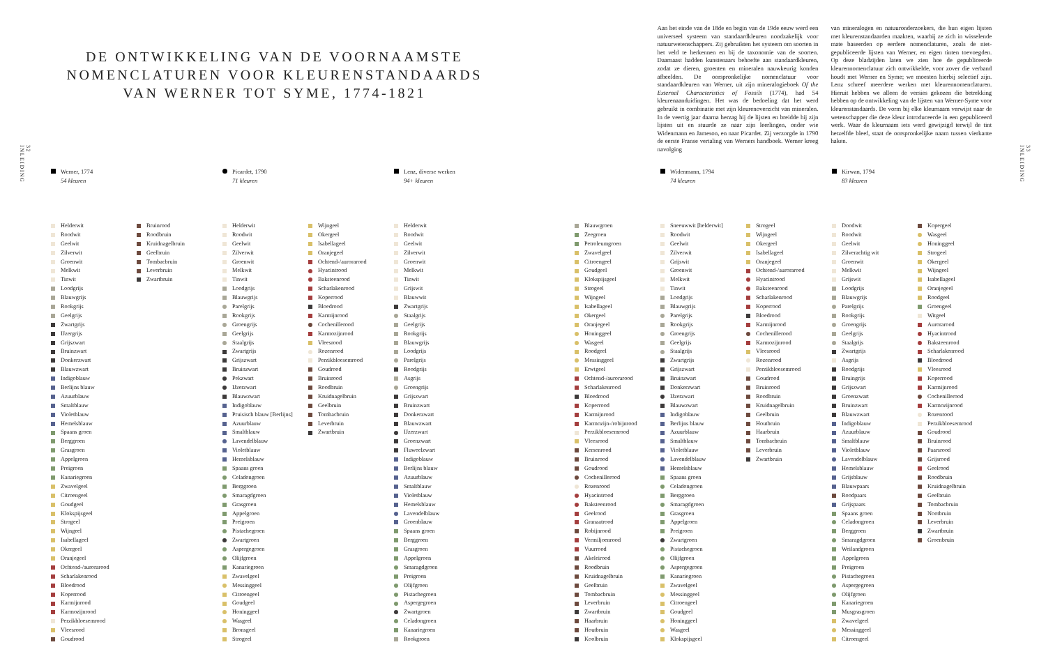32 INLEIDING
DE ONTWIKKELING VAN DE VOORNAAMSTE
NOMENCLATUREN VOOR KLEURENSTANDAARDS
VAN WERNER TOT SYME, 1774-1821
Aan het einde van de 18de en begin van de 19de eeuw werd een universeel systeem van standaardkleuren noodzakelijk voor natuurwetenschappers. Zij gebruikten het systeem om soorten in het veld te herkennen en bij de taxonomie van de soorten. Daarnaast hadden kunstenaars behoefte aan standaardkleuren, zodat ze dieren, groenten en mineralen nauwkeurig konden afbeelden. De oorspronkelijke nomenclatuur voor standaardkleuren van Werner, uit zijn mineralogieboek Of the External Characteristics of Fossils (1774), had 54 kleurenaanduidingen. Het was de bedoeling dat het werd gebruikt in combinatie met zijn kleurenoverzicht van mineralen. In de veertig jaar daarna herzag hij de lijsten en breidde hij zijn lijsten uit en stuurde ze naar zijn leerlingen, onder wie Widenmann en Jameson, en naar Picardet. Zij verzorgde in 1790 de eerste Franse vertaling van Werners handboek. Werner kreeg navolging
van mineralogen en natuuronderzoekers, die hun eigen lijsten met kleurenstandaarden maakten, waarbij ze zich in wisselende mate baseerden op eerdere nomenclaturen, zoals de niet-gepubliceerde lijsten van Werner, en eigen tinten toevoegden. Op deze bladzijden laten we zien hoe de gepubliceerde kleurennomenclatuur zich ontwikkelde, voor zover die verband houdt met Werner en Syme; we moesten hierbij selectief zijn. Lenz schreef meerdere werken met kleurennomenclaturen. Hieruit hebben we alleen de versies gekozen die betrekking hebben op de ontwikkeling van de lijsten van Werner-Syme voor kleurenstandaards. De vorm bij elke kleurnaam verwijst naar de wetenschapper die deze kleur introduceerde in een gepubliceerd werk. Waar de kleurnaam iets werd gewijzigd terwijl de tint hetzelfde bleef, staat de oorspronkelijke naam tussen vierkante haken.
33 INLEIDING
Werner, 1774
54 kleuren
Helderwit
Roodwit
Geelwit
Zilverwit
Groenwit
Melkwit
Tinwit
Loodgrijs
Blauwgrijs
Rookgrijs
Geelgrijs
Zwartgrijs
IJzergrijs
Grijszwart
Bruinzwart
Donkerzwart
Blauwzwart
Indigoblauw
Berlijns blauw
Azuurblauw
Smaltblauw
Violetblauw
Hemelsblauw
Spaans groen
Berggroen
Grasgroen
Appelgroen
Preigroen
Kanariegroen
Zwavelgeel
Citroengeel
Goudgeel
Klokspijsgeel
Strogeel
Wijngeel
Isabellageel
Okergeel
Oranjegeel
Ochtend-/aurorarood
Scharlakenrood
Bloedrood
Koperrood
Karmijnrood
Karmozijnrood
Perzikbloesemrood
Vleesrood
Goudrood
Bruinrood
Roodbruin
Kruidnagelbruin
Geelbruin
Tombacbruin
Leverbruin
Zwartbruin
Picardet, 1790
71 kleuren
Helderwit
Roodwit
Geelwit
Zilverwit
Groenwit
Melkwit
Tinwit
Loodgrijs
Blauwgrijs
Parelgrijs
Rookgrijs
Groengrijs
Geelgrijs
Staalgrijs
Zwartgrijs
Grijszwart
Bruinzwart
Pekzwart
IJzerzwart
Blauwzwart
Indigoblauw
Pruisisch blauw [Berlijns]
Azuurblauw
Smaltblauw
Lavendelblauw
Violetblauw
Hemelsblauw
Spaans groen
Celadongroen
Berggroen
Smaragdgroen
Grasgroen
Appelgroen
Preigroen
Pistachegroen
Zwartgroen
Aspergegroen
Olijfgroen
Kanariegroen
Zwavelgeel
Messinggeel
Citroengeel
Goudgeel
Honinggeel
Wasgeel
Bronsgeel
Strogeel
Wijngeel
Okergeel
Isabellageel
Oranjegeel
Ochtend-/aurorarood
Hyacintrood
Baksteenrood
Scharlakenrood
Koperrood
Bloedrood
Karmijnrood
Cochenillerood
Karmozijnrood
Vleesrood
Rozenrood
Perzikbloesemrood
Goudrood
Bruinrood
Roodbruin
Kruidnagelbruin
Geelbruin
Tombacbruin
Leverbruin
Zwartbruin
Lenz, diverse werken
94+ kleuren
Helderwit
Roodwit
Geelwit
Zilverwit
Groenwit
Melkwit
Tinwit
Grijswit
Blauwwit
Zwartgrijs
Staalgrijs
Geelgrijs
Rookgrijs
Blauwgrijs
Loodgrijs
Parelgrijs
Roodgrijs
Asgrijs
Groengrijs
Grijszwart
Bruinzwart
Donkerzwart
Blauwzwart
IJzerzwart
Groenzwart
Fluweelzwart
Indigoblauw
Berlijns blauw
Azuurblauw
Smaltblauw
Violetblauw
Hemelsblauw
Lavendelblauw
Groenblauw
Spaans groen
Berggroen
Grasgroen
Appelgroen
Smaragdgroen
Preigroen
Olijfgroen
Pistachegroen
Aspergegroen
Zwartgroen
Celadongroen
Kanariegroen
Rookgroen
Blauwgroen
Zeegroen
Petroleumgroen
Zwavelgeel
Citroengeel
Goudgeel
Klokspijsgeel
Strogeel
Wijngeel
Isabellageel
Okergeel
Oranjegeel
Honinggeel
Wasgeel
Roodgeel
Messinggeel
Erwtgeel
Ochtend-/aurorarood
Scharlakenrood
Bloedrood
Koperrood
Karmijnrood
Karmozijn-/robijnrood
Perzikbloesemrood
Vleesrood
Kersenrood
Bruinrood
Goudrood
Cochenillerood
Rozenrood
Hyacintrood
Baksteenrood
Geelrood
Granaatrood
Robijnrood
Vermiljoenrood
Vuurrood
Akeleirood
Roodbruin
Kruidnagelbruin
Geelbruin
Tombacbruin
Leverbruin
Zwartbruin
Haarbruin
Houtbruin
Koolbruin
Widenmann, 1794
74 kleuren
Sneeuwwit [helderwit]
Roodwit
Geelwit
Zilverwit
Grijswit
Groenwit
Melkwit
Tinwit
Loodgrijs
Blauwgrijs
Parelgrijs
Rookgrijs
Groengrijs
Geelgrijs
Staalgrijs
Zwartgrijs
Grijszwart
Bruinzwart
Donkerzwart
IJzerzwart
Blauwzwart
Indigoblauw
Berlijns blauw
Azuurblauw
Smaltblauw
Violetblauw
Lavendelblauw
Hemelsblauw
Spaans groen
Celadongroen
Berggroen
Smaragdgroen
Grasgroen
Appelgroen
Preigroen
Zwartgroen
Pistachegroen
Olijfgroen
Aspergegroen
Kanariegroen
Zwavelgeel
Messinggeel
Citroengeel
Goudgeel
Honinggeel
Wasgeel
Klokspijsgeel
Strogeel
Wijngeel
Okergeel
Isabellageel
Oranjegeel
Ochtend-/aurorarood
Hyacintrood
Baksteenrood
Scharlakenrood
Koperrood
Bloedrood
Karmijnrood
Cochenillerood
Karmozijnrood
Vleesrood
Rozenrood
Perzikbloesemrood
Goudrood
Bruinrood
Roodbruin
Kruidnagelbruin
Geelbruin
Houtbruin
Haarbruin
Tombacbruin
Leverbruin
Zwartbruin
Kirwan, 1794
83 kleuren
Doodwit
Roodwit
Geelwit
Zilverachtig wit
Groenwit
Melkwit
Grijswit
Loodgrijs
Blauwgrijs
Parelgrijs
Rookgrijs
Groengrijs
Geelgrijs
Staalgrijs
Zwartgrijs
Asgrijs
Roodgrijs
Bruingrijs
Grijszwart
Groenzwart
Bruinzwart
Blauwzwart
Indigoblauw
Azuurblauw
Smaltblauw
Violetblauw
Lavendelblauw
Hemelsblauw
Grijsblauw
Blauwpaars
Roodpaars
Grijspaars
Spaans groen
Celadongroen
Berggroen
Smaragdgroen
Weilandgroen
Appelgroen
Preigroen
Pistachegroen
Aspergegroen
Olijfgroen
Kanariegroen
Musgrasgroen
Zwavelgeel
Messinggeel
Citroengeel
Kopergeel
Wasgeel
Honinggeel
Strogeel
Okergeel
Wijngeel
Isabellageel
Oranjegeel
Roodgeel
Groengeel
Witgeel
Aurorarood
Hyacintrood
Baksteenrood
Scharlakenrood
Bloedrood
Vleesrood
Koperrood
Karmijnrood
Cochenillerood
Karmozijnrood
Rozenrood
Perzikbloesemrood
Goudrood
Bruinrood
Paarsrood
Grijsrood
Geelrood
Roodbruin
Kruidnagelbruin
Geelbruin
Tombacbruin
Nootbruin
Leverbruin
Zwartbruin
Groenbruin